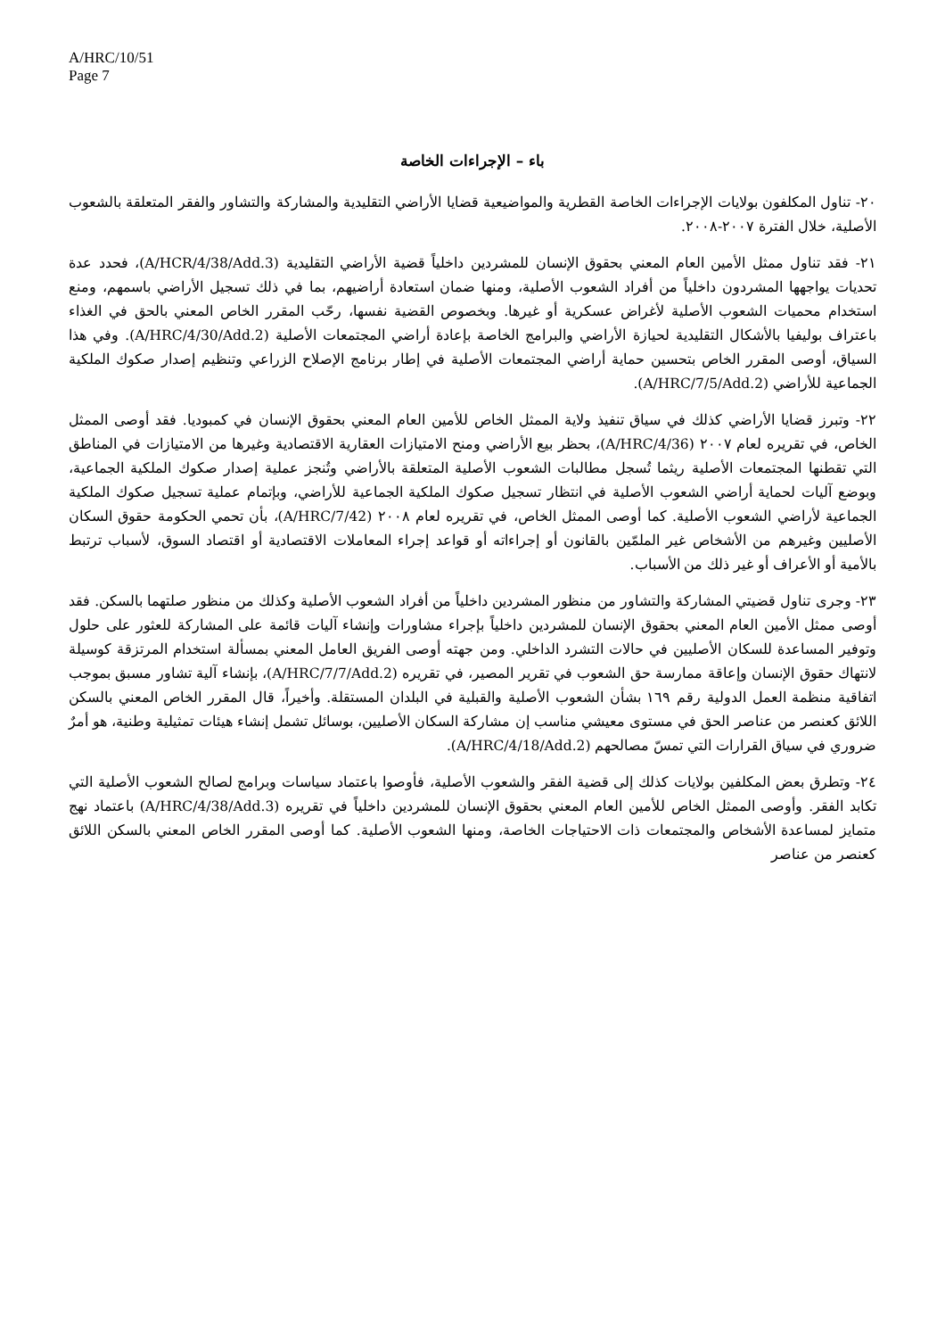A/HRC/10/51
Page 7
باء – الإجراءات الخاصة
٢٠- تناول المكلفون بولايات الإجراءات الخاصة القطرية والمواضيعية قضايا الأراضي التقليدية والمشاركة والتشاور والفقر المتعلقة بالشعوب الأصلية، خلال الفترة ٢٠٠٧-٢٠٠٨.
٢١- فقد تناول ممثل الأمين العام المعني بحقوق الإنسان للمشردين داخلياً قضية الأراضي التقليدية (A/HCR/4/38/Add.3)، فحدد عدة تحديات يواجهها المشردون داخلياً من أفراد الشعوب الأصلية، ومنها ضمان استعادة أراضيهم، بما في ذلك تسجيل الأراضي باسمهم، ومنع استخدام محميات الشعوب الأصلية لأغراض عسكرية أو غيرها. وبخصوص القضية نفسها، رحّب المقرر الخاص المعني بالحق في الغذاء باعتراف بوليفيا بالأشكال التقليدية لحيازة الأراضي والبرامج الخاصة بإعادة أراضي المجتمعات الأصلية (A/HRC/4/30/Add.2). وفي هذا السياق، أوصى المقرر الخاص بتحسين حماية أراضي المجتمعات الأصلية في إطار برنامج الإصلاح الزراعي وتنظيم إصدار صكوك الملكية الجماعية للأراضي (A/HRC/7/5/Add.2).
٢٢- وتبرز قضايا الأراضي كذلك في سياق تنفيذ ولاية الممثل الخاص للأمين العام المعني بحقوق الإنسان في كمبوديا. فقد أوصى الممثل الخاص، في تقريره لعام ٢٠٠٧ (A/HRC/4/36)، بحظر بيع الأراضي ومنح الامتيازات العقارية الاقتصادية وغيرها من الامتيازات في المناطق التي تقطنها المجتمعات الأصلية ريثما تُسجل مطالبات الشعوب الأصلية المتعلقة بالأراضي وتُنجز عملية إصدار صكوك الملكية الجماعية، وبوضع آليات لحماية أراضي الشعوب الأصلية في انتظار تسجيل صكوك الملكية الجماعية للأراضي، وبإتمام عملية تسجيل صكوك الملكية الجماعية لأراضي الشعوب الأصلية. كما أوصى الممثل الخاص، في تقريره لعام ٢٠٠٨ (A/HRC/7/42)، بأن تحمي الحكومة حقوق السكان الأصليين وغيرهم من الأشخاص غير الملمّين بالقانون أو إجراءاته أو قواعد إجراء المعاملات الاقتصادية أو اقتصاد السوق، لأسباب ترتبط بالأمية أو الأعراف أو غير ذلك من الأسباب.
٢٣- وجرى تناول قضيتي المشاركة والتشاور من منظور المشردين داخلياً من أفراد الشعوب الأصلية وكذلك من منظور صلتهما بالسكن. فقد أوصى ممثل الأمين العام المعني بحقوق الإنسان للمشردين داخلياً بإجراء مشاورات وإنشاء آليات قائمة على المشاركة للعثور على حلول وتوفير المساعدة للسكان الأصليين في حالات التشرد الداخلي. ومن جهته أوصى الفريق العامل المعني بمسألة استخدام المرتزقة كوسيلة لانتهاك حقوق الإنسان وإعاقة ممارسة حق الشعوب في تقرير المصير، في تقريره (A/HRC/7/7/Add.2)، بإنشاء آلية تشاور مسبق بموجب اتفاقية منظمة العمل الدولية رقم ١٦٩ بشأن الشعوب الأصلية والقبلية في البلدان المستقلة. وأخيراً، قال المقرر الخاص المعني بالسكن اللائق كعنصر من عناصر الحق في مستوى معيشي مناسب إن مشاركة السكان الأصليين، بوسائل تشمل إنشاء هيئات تمثيلية وطنية، هو أمرٌ ضروري في سياق القرارات التي تمسّ مصالحهم (A/HRC/4/18/Add.2).
٢٤- وتطرق بعض المكلفين بولايات كذلك إلى قضية الفقر والشعوب الأصلية، فأوصوا باعتماد سياسات وبرامج لصالح الشعوب الأصلية التي تكابد الفقر. وأوصى الممثل الخاص للأمين العام المعني بحقوق الإنسان للمشردين داخلياً في تقريره (A/HRC/4/38/Add.3) باعتماد نهج متمايز لمساعدة الأشخاص والمجتمعات ذات الاحتياجات الخاصة، ومنها الشعوب الأصلية. كما أوصى المقرر الخاص المعني بالسكن اللائق كعنصر من عناصر